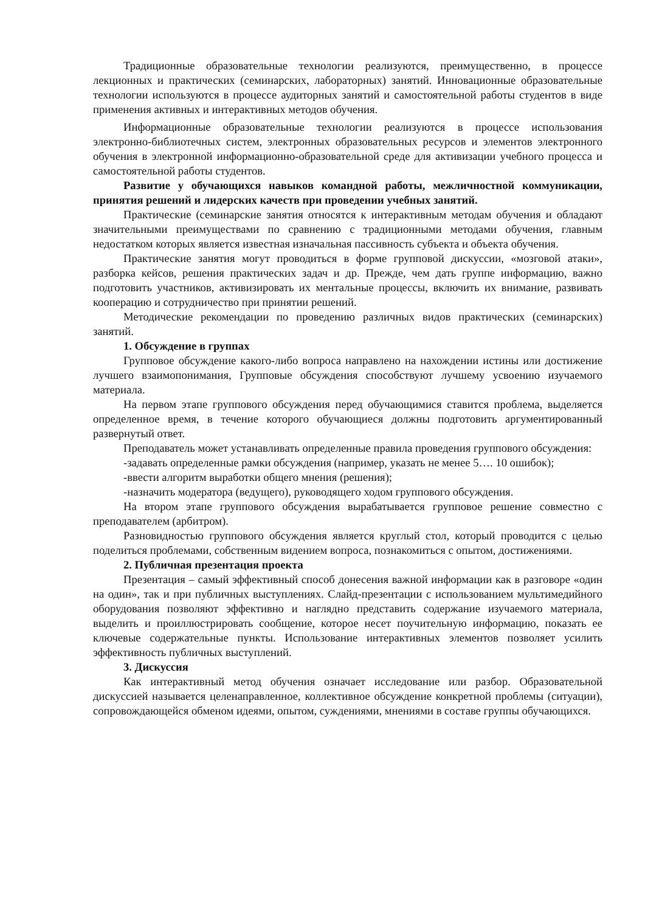Традиционные образовательные технологии реализуются, преимущественно, в процессе лекционных и практических (семинарских, лабораторных) занятий. Инновационные образовательные технологии используются в процессе аудиторных занятий и самостоятельной работы студентов в виде применения активных и интерактивных методов обучения.
Информационные образовательные технологии реализуются в процессе использования электронно-библиотечных систем, электронных образовательных ресурсов и элементов электронного обучения в электронной информационно-образовательной среде для активизации учебного процесса и самостоятельной работы студентов.
Развитие у обучающихся навыков командной работы, межличностной коммуникации, принятия решений и лидерских качеств при проведении учебных занятий.
Практические (семинарские занятия относятся к интерактивным методам обучения и обладают значительными преимуществами по сравнению с традиционными методами обучения, главным недостатком которых является известная изначальная пассивность субъекта и объекта обучения.
Практические занятия могут проводиться в форме групповой дискуссии, «мозговой атаки», разборка кейсов, решения практических задач и др. Прежде, чем дать группе информацию, важно подготовить участников, активизировать их ментальные процессы, включить их внимание, развивать кооперацию и сотрудничество при принятии решений.
Методические рекомендации по проведению различных видов практических (семинарских) занятий.
1. Обсуждение в группах
Групповое обсуждение какого-либо вопроса направлено на нахождении истины или достижение лучшего взаимопонимания, Групповые обсуждения способствуют лучшему усвоению изучаемого материала.
На первом этапе группового обсуждения перед обучающимися ставится проблема, выделяется определенное время, в течение которого обучающиеся должны подготовить аргументированный развернутый ответ.
Преподаватель может устанавливать определенные правила проведения группового обсуждения:
-задавать определенные рамки обсуждения (например, указать не менее 5…. 10 ошибок);
-ввести алгоритм выработки общего мнения (решения);
-назначить модератора (ведущего), руководящего ходом группового обсуждения.
На втором этапе группового обсуждения вырабатывается групповое решение совместно с преподавателем (арбитром).
Разновидностью группового обсуждения является круглый стол, который проводится с целью поделиться проблемами, собственным видением вопроса, познакомиться с опытом, достижениями.
2. Публичная презентация проекта
Презентация – самый эффективный способ донесения важной информации как в разговоре «один на один», так и при публичных выступлениях. Слайд-презентации с использованием мультимедийного оборудования позволяют эффективно и наглядно представить содержание изучаемого материала, выделить и проиллюстрировать сообщение, которое несет поучительную информацию, показать ее ключевые содержательные пункты. Использование интерактивных элементов позволяет усилить эффективность публичных выступлений.
3. Дискуссия
Как интерактивный метод обучения означает исследование или разбор. Образовательной дискуссией называется целенаправленное, коллективное обсуждение конкретной проблемы (ситуации), сопровождающейся обменом идеями, опытом, суждениями, мнениями в составе группы обучающихся.